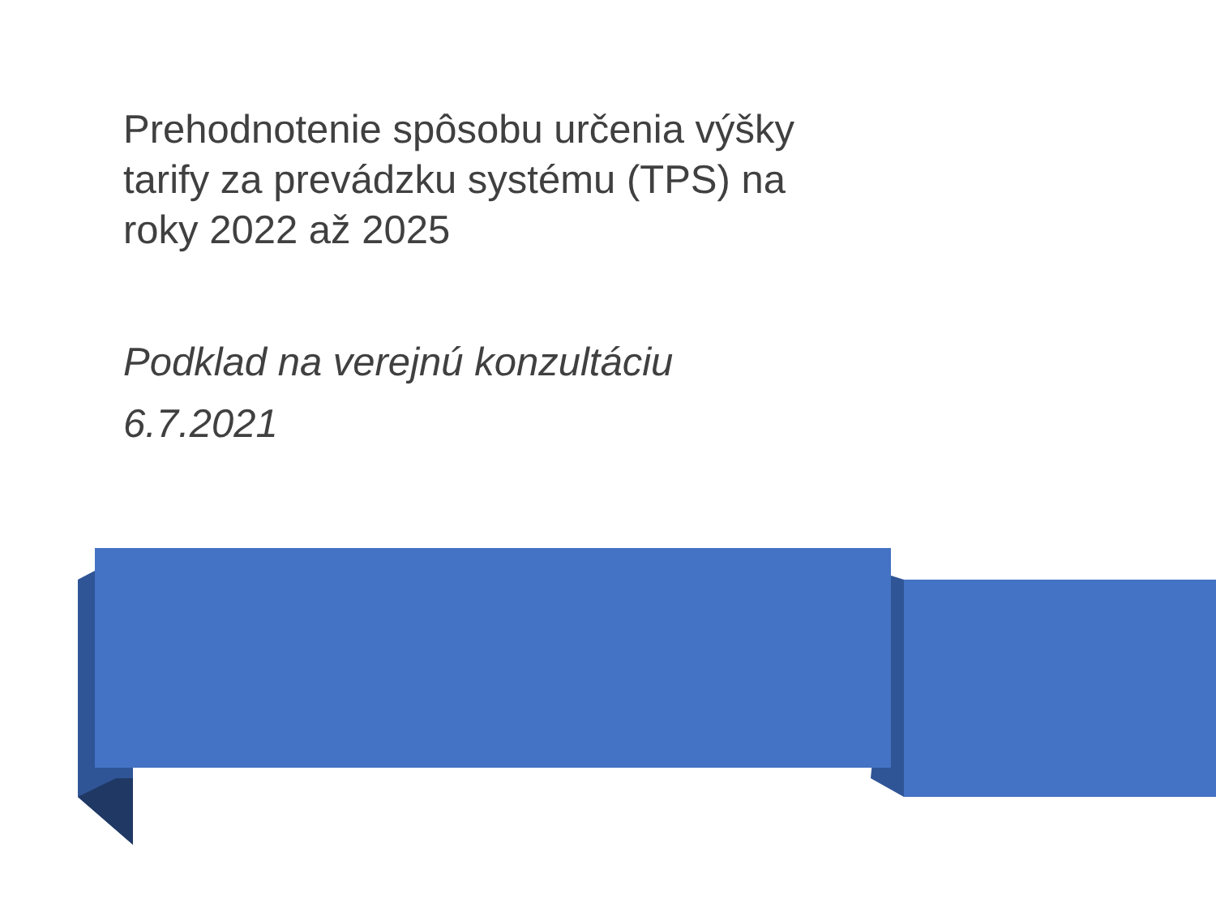Prehodnotenie spôsobu určenia výšky tarify za prevádzku systému (TPS) na roky 2022 až 2025
Podklad na verejnú konzultáciu
6.7.2021